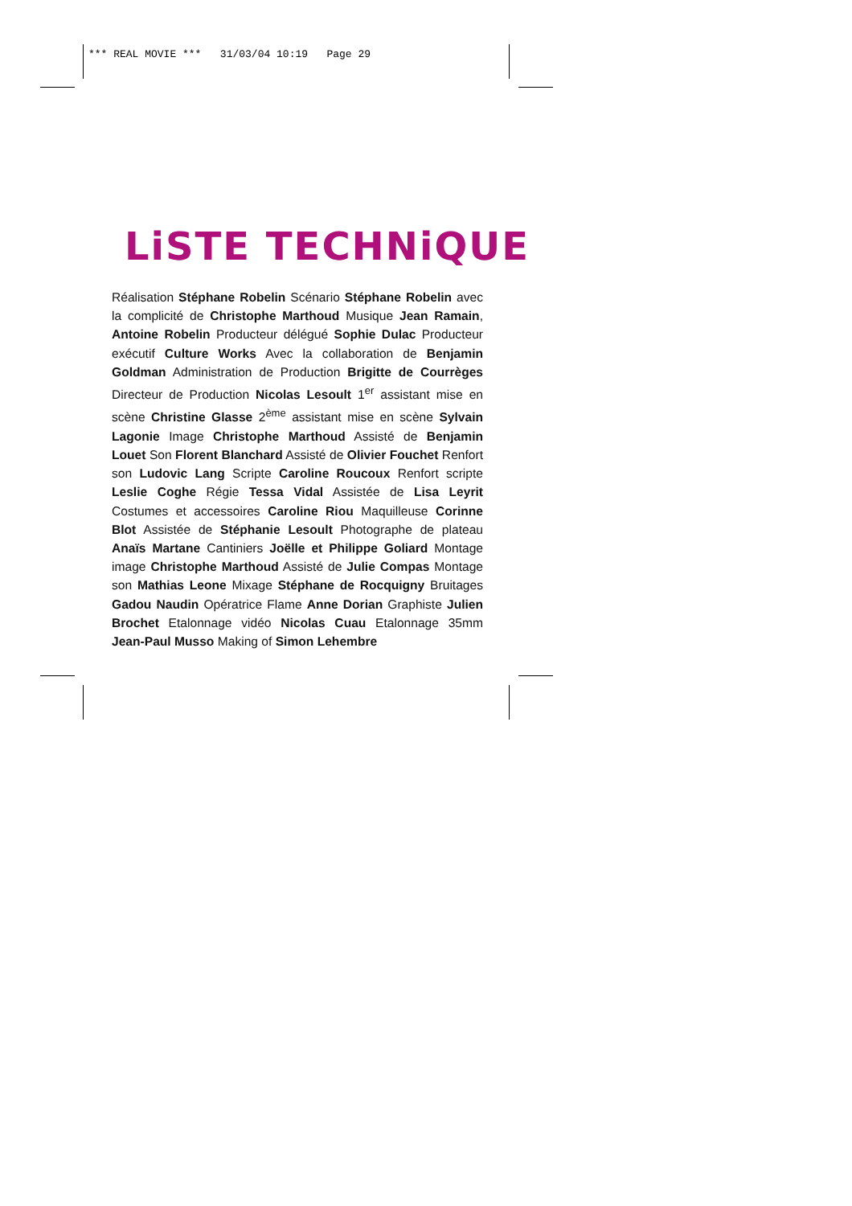*** REAL MOVIE *** 31/03/04 10:19 Page 29
LiSTE TECHNiQUE
Réalisation Stéphane Robelin Scénario Stéphane Robelin avec la complicité de Christophe Marthoud Musique Jean Ramain, Antoine Robelin Producteur délégué Sophie Dulac Producteur exécutif Culture Works Avec la collaboration de Benjamin Goldman Administration de Production Brigitte de Courrèges Directeur de Production Nicolas Lesoult 1<sup>er</sup> assistant mise en scène Christine Glasse 2<sup>ème</sup> assistant mise en scène Sylvain Lagonie Image Christophe Marthoud Assisté de Benjamin Louet Son Florent Blanchard Assisté de Olivier Fouchet Renfort son Ludovic Lang Scripte Caroline Roucoux Renfort scripte Leslie Coghe Régie Tessa Vidal Assistée de Lisa Leyrit Costumes et accessoires Caroline Riou Maquilleuse Corinne Blot Assistée de Stéphanie Lesoult Photographe de plateau Anaïs Martane Cantiniers Joëlle et Philippe Goliard Montage image Christophe Marthoud Assisté de Julie Compas Montage son Mathias Leone Mixage Stéphane de Rocquigny Bruitages Gadou Naudin Opératrice Flame Anne Dorian Graphiste Julien Brochet Etalonnage vidéo Nicolas Cuau Etalonnage 35mm Jean-Paul Musso Making of Simon Lehembre